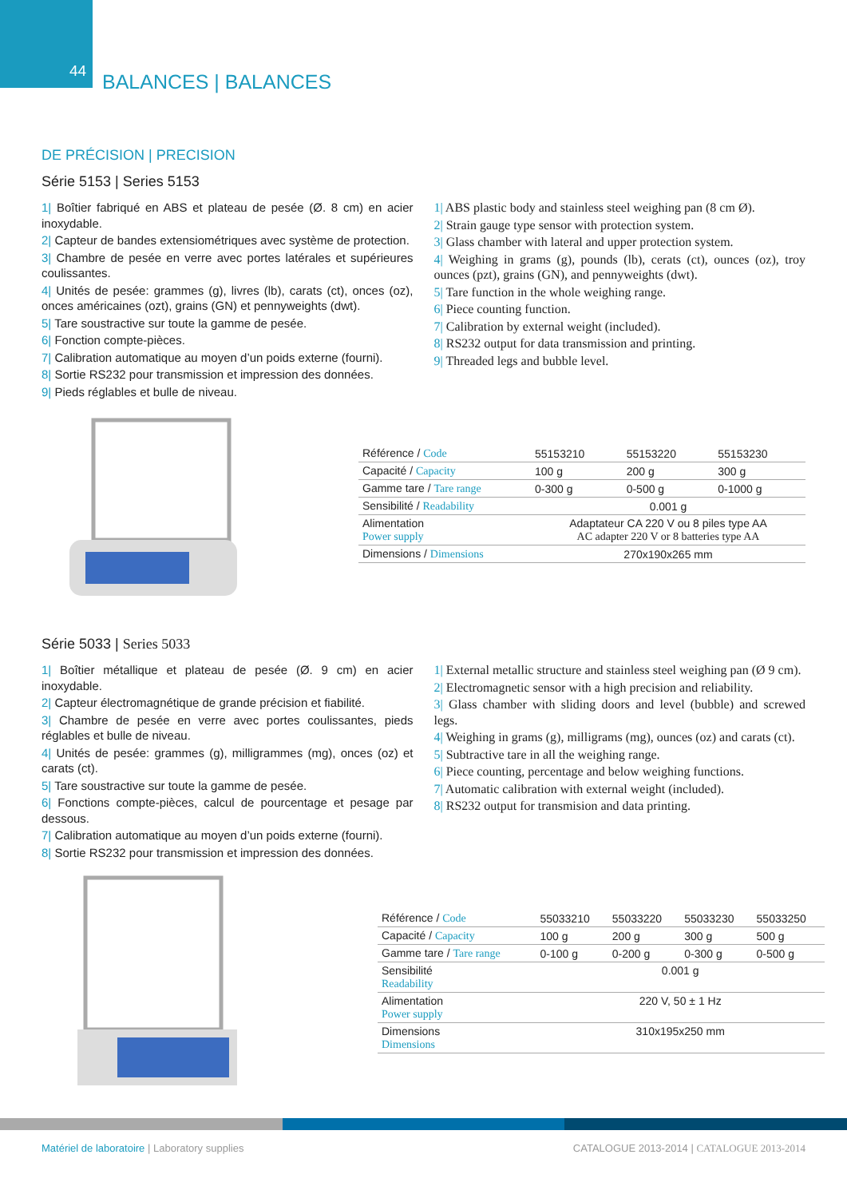44 BALANCES | BALANCES
DE PRÉCISION | PRECISION
Série 5153 | Series 5153
1| Boîtier fabriqué en ABS et plateau de pesée (Ø. 8 cm) en acier inoxydable.
2| Capteur de bandes extensiométriques avec système de protection.
3| Chambre de pesée en verre avec portes latérales et supérieures coulissantes.
4| Unités de pesée: grammes (g), livres (lb), carats (ct), onces (oz), onces américaines (ozt), grains (GN) et pennyweights (dwt).
5| Tare soustractive sur toute la gamme de pesée.
6| Fonction compte-pièces.
7| Calibration automatique au moyen d’un poids externe (fourni).
8| Sortie RS232 pour transmission et impression des données.
9| Pieds réglables et bulle de niveau.
1| ABS plastic body and stainless steel weighing pan (8 cm Ø).
2| Strain gauge type sensor with protection system.
3| Glass chamber with lateral and upper protection system.
4| Weighing in grams (g), pounds (lb), cerats (ct), ounces (oz), troy ounces (pzt), grains (GN), and pennyweights (dwt).
5| Tare function in the whole weighing range.
6| Piece counting function.
7| Calibration by external weight (included).
8| RS232 output for data transmission and printing.
9| Threaded legs and bubble level.
| Référence / Code | 55153210 | 55153220 | 55153230 |
| Capacité / Capacity | 100 g | 200 g | 300 g |
| Gamme tare / Tare range | 0-300 g | 0-500 g | 0-1000 g |
| Sensibilité / Readability | 0.001 g | | |
| Alimentation Power supply | Adaptateur CA 220 V ou 8 piles type AA AC adapter 220 V or 8 batteries type AA | | |
| Dimensions / Dimensions | 270x190x265 mm | | |
Série 5033 | Series 5033
1| Boîtier métallique et plateau de pesée (Ø. 9 cm) en acier inoxydable.
2| Capteur électromagnétique de grande précision et fiabilité.
3| Chambre de pesée en verre avec portes coulissantes, pieds réglables et bulle de niveau.
4| Unités de pesée: grammes (g), milligrammes (mg), onces (oz) et carats (ct).
5| Tare soustractive sur toute la gamme de pesée.
6| Fonctions compte-pièces, calcul de pourcentage et pesage par dessous.
7| Calibration automatique au moyen d’un poids externe (fourni).
8| Sortie RS232 pour transmission et impression des données.
1| External metallic structure and stainless steel weighing pan (Ø 9 cm).
2| Electromagnetic sensor with a high precision and reliability.
3| Glass chamber with sliding doors and level (bubble) and screwed legs.
4| Weighing in grams (g), milligrams (mg), ounces (oz) and carats (ct).
5| Subtractive tare in all the weighing range.
6| Piece counting, percentage and below weighing functions.
7| Automatic calibration with external weight (included).
8| RS232 output for transmision and data printing.
| Référence / Code | 55033210 | 55033220 | 55033230 | 55033250 |
| Capacité / Capacity | 100 g | 200 g | 300 g | 500 g |
| Gamme tare / Tare range | 0-100 g | 0-200 g | 0-300 g | 0-500 g |
| Sensibilité Readability | 0.001 g | | | |
| Alimentation Power supply | 220 V, 50 ± 1 Hz | | | |
| Dimensions Dimensions | 310x195x250 mm | | | |
Matériel de laboratoire | Laboratory supplies
CATALOGUE 2013-2014 | CATALOGUE 2013-2014